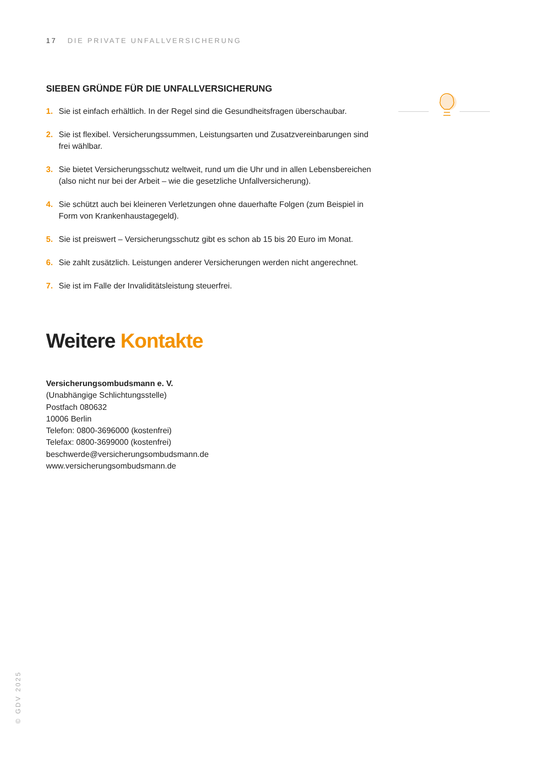17 DIE PRIVATE UNFALLVERSICHERUNG
SIEBEN GRÜNDE FÜR DIE UNFALLVERSICHERUNG
1. Sie ist einfach erhältlich. In der Regel sind die Gesundheitsfragen überschaubar.
2. Sie ist flexibel. Versicherungssummen, Leistungsarten und Zusatzvereinbarungen sind frei wählbar.
3. Sie bietet Versicherungsschutz weltweit, rund um die Uhr und in allen Lebensbereichen (also nicht nur bei der Arbeit – wie die gesetzliche Unfallversicherung).
4. Sie schützt auch bei kleineren Verletzungen ohne dauerhafte Folgen (zum Beispiel in Form von Krankenhaustagegeld).
5. Sie ist preiswert – Versicherungsschutz gibt es schon ab 15 bis 20 Euro im Monat.
6. Sie zahlt zusätzlich. Leistungen anderer Versicherungen werden nicht angerechnet.
7. Sie ist im Falle der Invaliditätsleistung steuerfrei.
Weitere Kontakte
Versicherungsombudsmann e. V.
(Unabhängige Schlichtungsstelle)
Postfach 080632
10006 Berlin
Telefon: 0800-3696000 (kostenfrei)
Telefax: 0800-3699000 (kostenfrei)
beschwerde@versicherungsombudsmann.de
www.versicherungsombudsmann.de
© GDV 2025